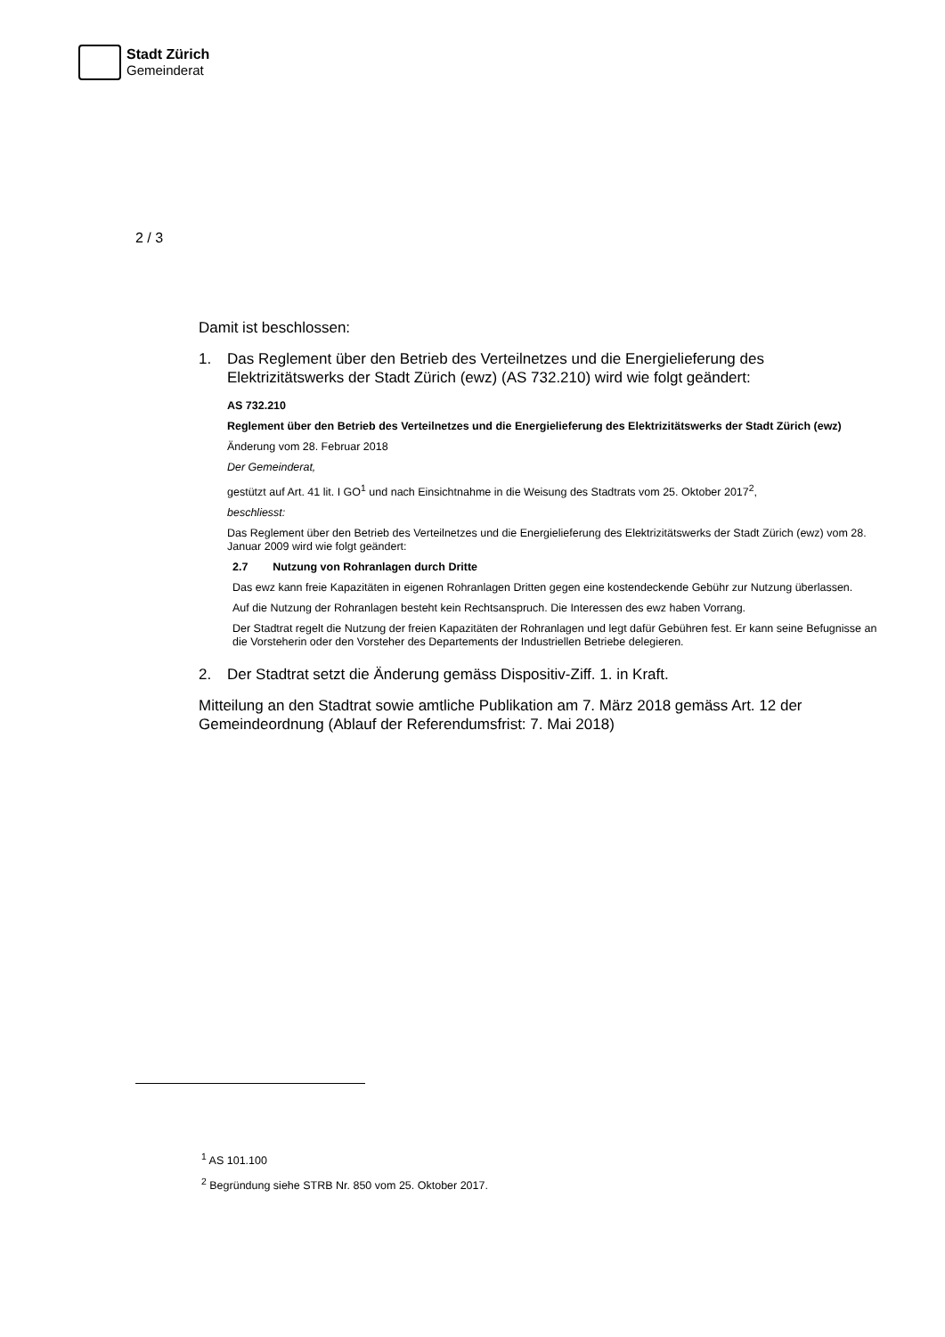Stadt Zürich
Gemeinderat
2 / 3
Damit ist beschlossen:
1. Das Reglement über den Betrieb des Verteilnetzes und die Energielieferung des Elektrizitätswerks der Stadt Zürich (ewz) (AS 732.210) wird wie folgt geändert:
AS 732.210
Reglement über den Betrieb des Verteilnetzes und die Energielieferung des Elektrizitätswerks der Stadt Zürich (ewz)
Änderung vom 28. Februar 2018
Der Gemeinderat,
gestützt auf Art. 41 lit. I GO<sup>1</sup> und nach Einsichtnahme in die Weisung des Stadtrats vom 25. Oktober 2017<sup>2</sup>,
beschliesst:
Das Reglement über den Betrieb des Verteilnetzes und die Energielieferung des Elektrizitätswerks der Stadt Zürich (ewz) vom 28. Januar 2009 wird wie folgt geändert:
2.7 Nutzung von Rohranlagen durch Dritte
Das ewz kann freie Kapazitäten in eigenen Rohranlagen Dritten gegen eine kostendeckende Gebühr zur Nutzung überlassen.
Auf die Nutzung der Rohranlagen besteht kein Rechtsanspruch. Die Interessen des ewz haben Vorrang.
Der Stadtrat regelt die Nutzung der freien Kapazitäten der Rohranlagen und legt dafür Gebühren fest. Er kann seine Befugnisse an die Vorsteherin oder den Vorsteher des Departements der Industriellen Betriebe delegieren.
2. Der Stadtrat setzt die Änderung gemäss Dispositiv-Ziff. 1. in Kraft.
Mitteilung an den Stadtrat sowie amtliche Publikation am 7. März 2018 gemäss Art. 12 der Gemeindeordnung (Ablauf der Referendumsfrist: 7. Mai 2018)
<sup>1</sup> AS 101.100
<sup>2</sup> Begründung siehe STRB Nr. 850 vom 25. Oktober 2017.